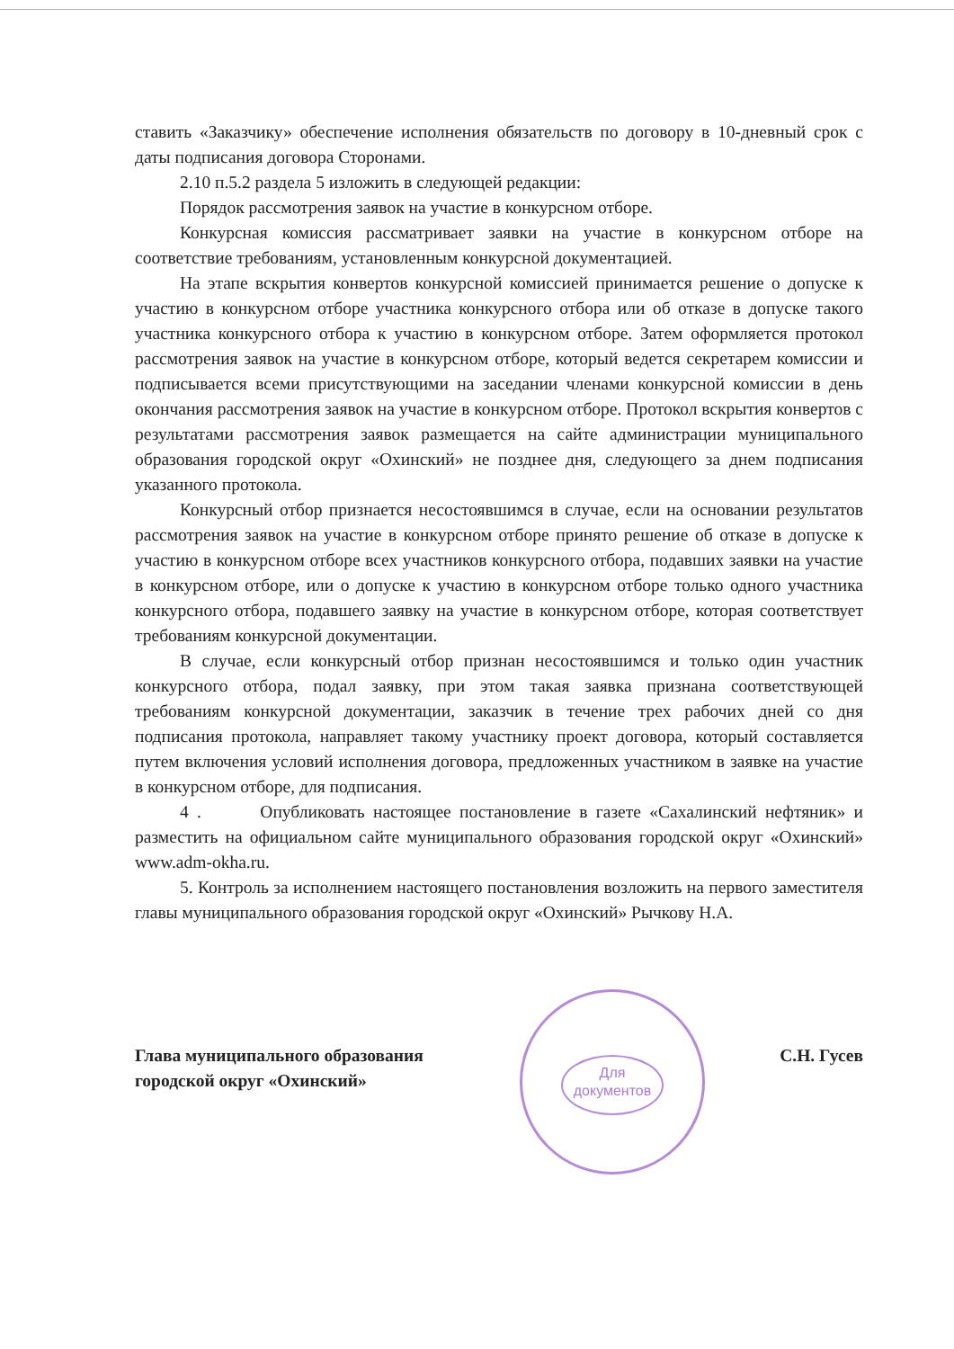ставить «Заказчику» обеспечение исполнения обязательств по договору в 10-дневный срок с даты подписания договора Сторонами.
2.10 п.5.2 раздела 5 изложить в следующей редакции:
Порядок рассмотрения заявок на участие в конкурсном отборе.
Конкурсная комиссия рассматривает заявки на участие в конкурсном отборе на соответствие требованиям, установленным конкурсной документацией.
На этапе вскрытия конвертов конкурсной комиссией принимается решение о допуске к участию в конкурсном отборе участника конкурсного отбора или об отказе в допуске такого участника конкурсного отбора к участию в конкурсном отборе. Затем оформляется протокол рассмотрения заявок на участие в конкурсном отборе, который ведется секретарем комиссии и подписывается всеми присутствующими на заседании членами конкурсной комиссии в день окончания рассмотрения заявок на участие в конкурсном отборе. Протокол вскрытия конвертов с результатами рассмотрения заявок размещается на сайте администрации муниципального образования городской округ «Охинский» не позднее дня, следующего за днем подписания указанного протокола.
Конкурсный отбор признается несостоявшимся в случае, если на основании результатов рассмотрения заявок на участие в конкурсном отборе принято решение об отказе в допуске к участию в конкурсном отборе всех участников конкурсного отбора, подавших заявки на участие в конкурсном отборе, или о допуске к участию в конкурсном отборе только одного участника конкурсного отбора, подавшего заявку на участие в конкурсном отборе, которая соответствует требованиям конкурсной документации.
В случае, если конкурсный отбор признан несостоявшимся и только один участник конкурсного отбора, подал заявку, при этом такая заявка признана соответствующей требованиям конкурсной документации, заказчик в течение трех рабочих дней со дня подписания протокола, направляет такому участнику проект договора, который составляется путем включения условий исполнения договора, предложенных участником в заявке на участие в конкурсном отборе, для подписания.
4 . Опубликовать настоящее постановление в газете «Сахалинский нефтяник» и разместить на официальном сайте муниципального образования городской округ «Охинский» www.adm-okha.ru.
5. Контроль за исполнением настоящего постановления возложить на первого заместителя главы муниципального образования городской округ «Охинский» Рычкову Н.А.
Для документов
Глава муниципального образования
городской округ «Охинский»
С.Н. Гусев